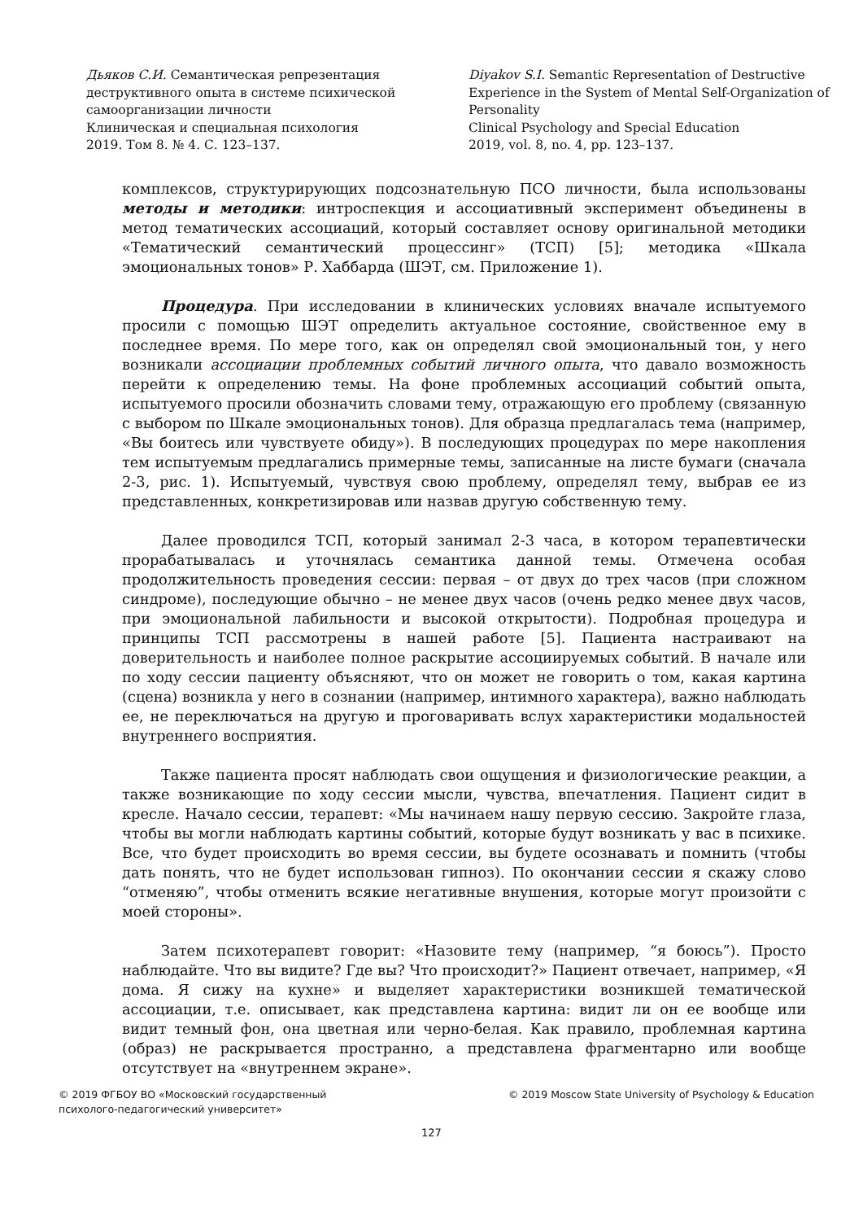Дьяков С.И. Семантическая репрезентация деструктивного опыта в системе психической самоорганизации личности
Клиническая и специальная психология
2019. Том 8. № 4. С. 123–137.
Diyakov S.I. Semantic Representation of Destructive Experience in the System of Mental Self-Organization of Personality
Clinical Psychology and Special Education
2019, vol. 8, no. 4, pp. 123–137.
комплексов, структурирующих подсознательную ПСО личности, была использованы методы и методики: интроспекция и ассоциативный эксперимент объединены в метод тематических ассоциаций, который составляет основу оригинальной методики «Тематический семантический процессинг» (ТСП) [5]; методика «Шкала эмоциональных тонов» Р. Хаббарда (ШЭТ, см. Приложение 1).
Процедура. При исследовании в клинических условиях вначале испытуемого просили с помощью ШЭТ определить актуальное состояние, свойственное ему в последнее время. По мере того, как он определял свой эмоциональный тон, у него возникали ассоциации проблемных событий личного опыта, что давало возможность перейти к определению темы. На фоне проблемных ассоциаций событий опыта, испытуемого просили обозначить словами тему, отражающую его проблему (связанную с выбором по Шкале эмоциональных тонов). Для образца предлагалась тема (например, «Вы боитесь или чувствуете обиду»). В последующих процедурах по мере накопления тем испытуемым предлагались примерные темы, записанные на листе бумаги (сначала 2-3, рис. 1). Испытуемый, чувствуя свою проблему, определял тему, выбрав ее из представленных, конкретизировав или назвав другую собственную тему.
Далее проводился ТСП, который занимал 2-3 часа, в котором терапевтически прорабатывалась и уточнялась семантика данной темы. Отмечена особая продолжительность проведения сессии: первая – от двух до трех часов (при сложном синдроме), последующие обычно – не менее двух часов (очень редко менее двух часов, при эмоциональной лабильности и высокой открытости). Подробная процедура и принципы ТСП рассмотрены в нашей работе [5]. Пациента настраивают на доверительность и наиболее полное раскрытие ассоциируемых событий. В начале или по ходу сессии пациенту объясняют, что он может не говорить о том, какая картина (сцена) возникла у него в сознании (например, интимного характера), важно наблюдать ее, не переключаться на другую и проговаривать вслух характеристики модальностей внутреннего восприятия.
Также пациента просят наблюдать свои ощущения и физиологические реакции, а также возникающие по ходу сессии мысли, чувства, впечатления. Пациент сидит в кресле. Начало сессии, терапевт: «Мы начинаем нашу первую сессию. Закройте глаза, чтобы вы могли наблюдать картины событий, которые будут возникать у вас в психике. Все, что будет происходить во время сессии, вы будете осознавать и помнить (чтобы дать понять, что не будет использован гипноз). По окончании сессии я скажу слово “отменяю”, чтобы отменить всякие негативные внушения, которые могут произойти с моей стороны».
Затем психотерапевт говорит: «Назовите тему (например, “я боюсь”). Просто наблюдайте. Что вы видите? Где вы? Что происходит?» Пациент отвечает, например, «Я дома. Я сижу на кухне» и выделяет характеристики возникшей тематической ассоциации, т.е. описывает, как представлена картина: видит ли он ее вообще или видит темный фон, она цветная или черно-белая. Как правило, проблемная картина (образ) не раскрывается пространно, а представлена фрагментарно или вообще отсутствует на «внутреннем экране».
© 2019 ФГБОУ ВО «Московский государственный
психолого-педагогический университет»
© 2019 Moscow State University of Psychology & Education
127